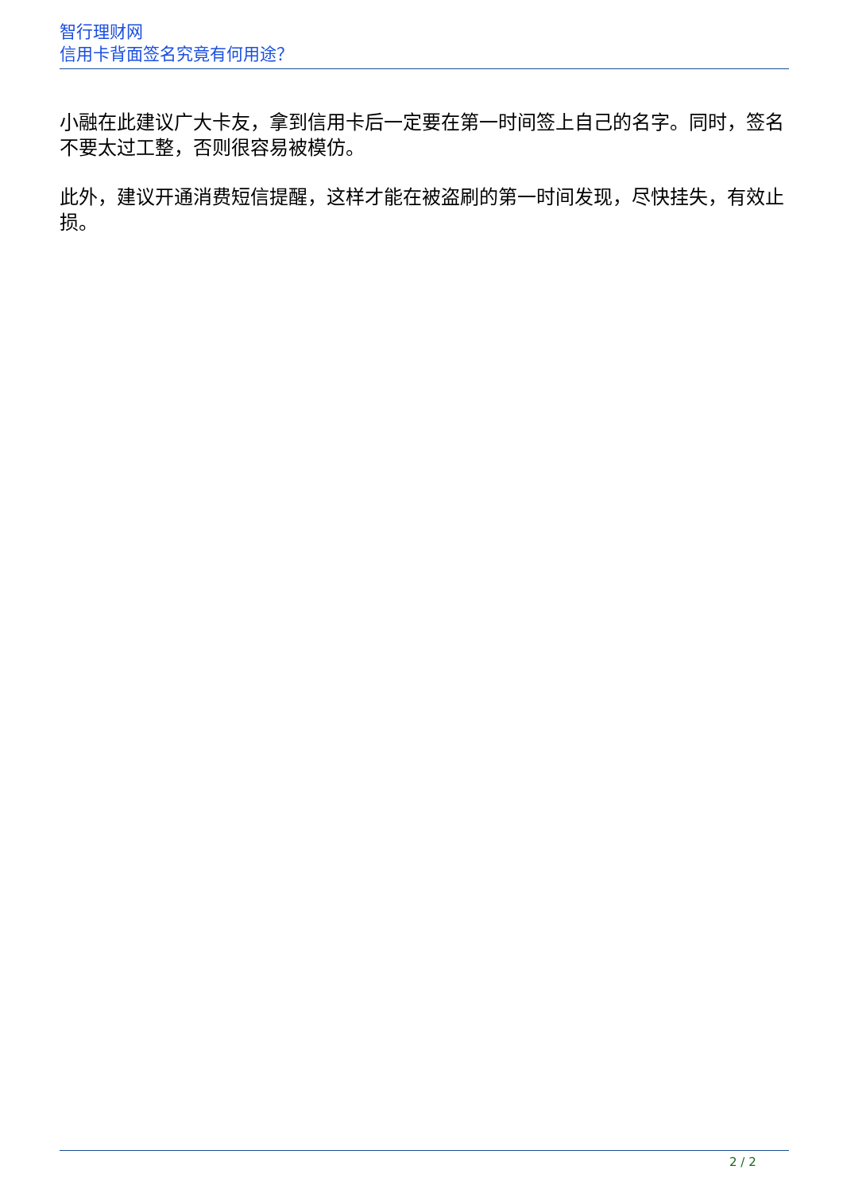智行理财网
信用卡背面签名究竟有何用途？
小融在此建议广大卡友，拿到信用卡后一定要在第一时间签上自己的名字。同时，签名不要太过工整，否则很容易被模仿。
此外，建议开通消费短信提醒，这样才能在被盗刷的第一时间发现，尽快挂失，有效止损。
2 / 2